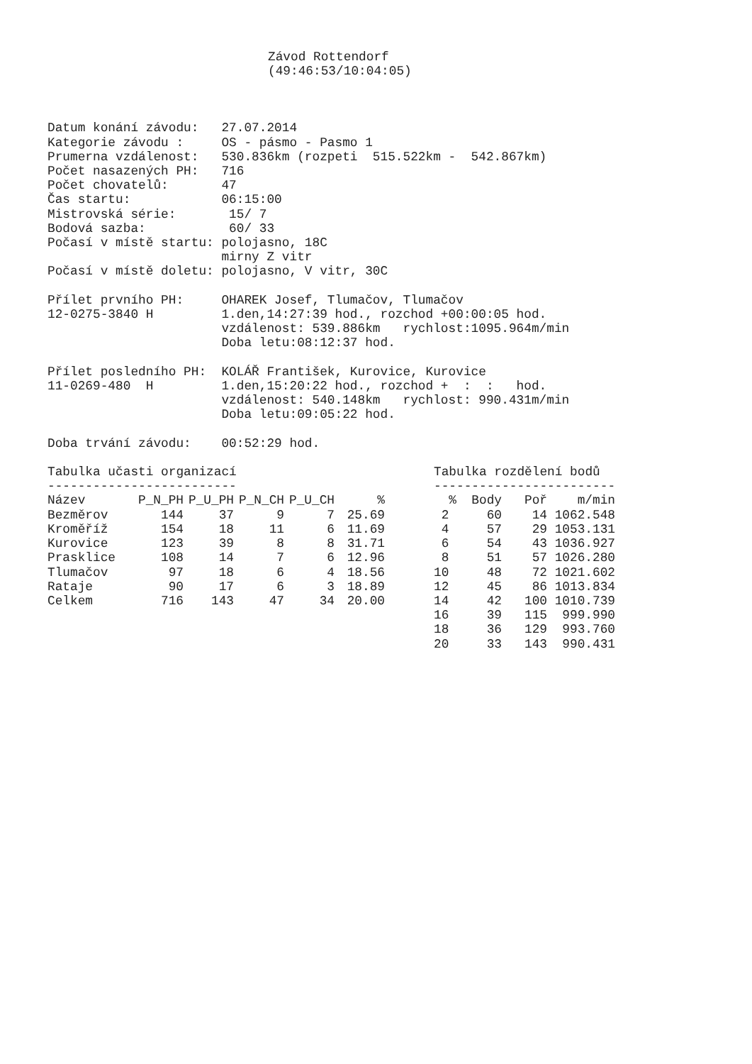Závod Rottendorf
(49:46:53/10:04:05)
Datum konání závodu:   27.07.2014
Kategorie závodu :     OS - pásmo - Pasmo 1
Prumerna vzdálenost:   530.836km (rozpeti  515.522km -  542.867km)
Počet nasazených PH:   716
Počet chovatelů:       47
Čas startu:            06:15:00
Mistrovská série:       15/ 7
Bodová sazba:           60/ 33
Počasí v místě startu: polojasno, 18C
                       mirny Z vitr
Počasí v místě doletu: polojasno, V vitr, 30C

Přílet prvního PH:     OHAREK Josef, Tlumačov, Tlumačov
12-0275-3840 H         1.den,14:27:39 hod., rozchod +00:00:05 hod.
                       vzdálenost: 539.886km   rychlost:1095.964m/min
                       Doba letu:08:12:37 hod.

Přílet posledního PH:  KOLÁŘ František, Kurovice, Kurovice
11-0269-480  H         1.den,15:20:22 hod., rozchod +  :  :   hod.
                       vzdálenost: 540.148km   rychlost: 990.431m/min
                       Doba letu:09:05:22 hod.

Doba trvání závodu:    00:52:29 hod.
Tabulka učasti organizací
-------------------------
| Název | P_N_PH | P_U_PH | P_N_CH | P_U_CH | % |
| --- | --- | --- | --- | --- | --- |
| Bezměrov | 144 | 37 | 9 | 7 | 25.69 |
| Kroměříž | 154 | 18 | 11 | 6 | 11.69 |
| Kurovice | 123 | 39 | 8 | 8 | 31.71 |
| Prasklice | 108 | 14 | 7 | 6 | 12.96 |
| Tlumačov | 97 | 18 | 6 | 4 | 18.56 |
| Rataje | 90 | 17 | 6 | 3 | 18.89 |
| Celkem | 716 | 143 | 47 | 34 | 20.00 |
Tabulka rozdělení bodů
------------------------
| % | Body | Poř | m/min |
| --- | --- | --- | --- |
| 2 | 60 | 14 | 1062.548 |
| 4 | 57 | 29 | 1053.131 |
| 6 | 54 | 43 | 1036.927 |
| 8 | 51 | 57 | 1026.280 |
| 10 | 48 | 72 | 1021.602 |
| 12 | 45 | 86 | 1013.834 |
| 14 | 42 | 100 | 1010.739 |
| 16 | 39 | 115 | 999.990 |
| 18 | 36 | 129 | 993.760 |
| 20 | 33 | 143 | 990.431 |